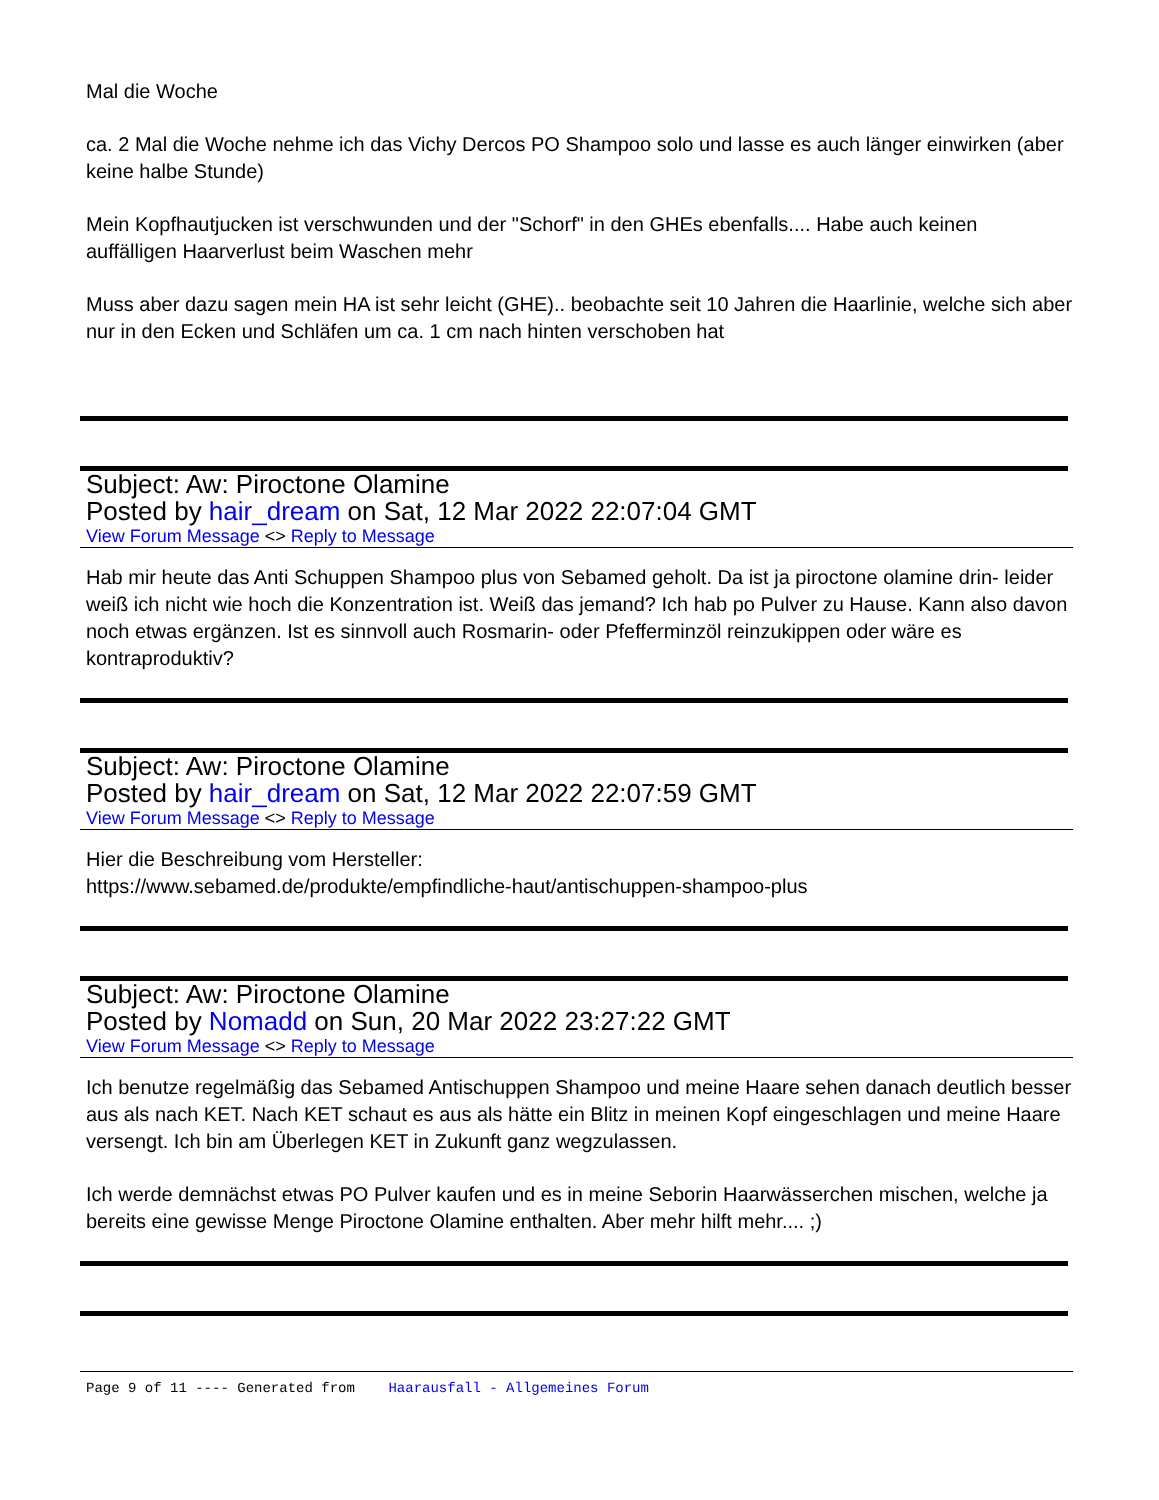Mal die Woche
ca. 2 Mal die Woche nehme ich das Vichy Dercos PO Shampoo solo und lasse es auch länger einwirken (aber keine halbe Stunde)
Mein Kopfhautjucken ist verschwunden und der "Schorf" in den GHEs ebenfalls.... Habe auch keinen auffälligen Haarverlust beim Waschen mehr
Muss aber dazu sagen mein HA ist sehr leicht (GHE).. beobachte seit 10 Jahren die Haarlinie, welche sich aber nur in den Ecken und Schläfen um ca. 1 cm nach hinten verschoben hat
Subject: Aw: Piroctone Olamine
Posted by hair_dream on Sat, 12 Mar 2022 22:07:04 GMT
View Forum Message <> Reply to Message
Hab mir heute das Anti Schuppen Shampoo plus von Sebamed geholt. Da ist ja piroctone olamine drin- leider weiß ich nicht wie hoch die Konzentration ist. Weiß das jemand? Ich hab po Pulver zu Hause. Kann also davon noch etwas ergänzen. Ist es sinnvoll auch Rosmarin- oder Pfefferminzöl reinzukippen oder wäre es kontraproduktiv?
Subject: Aw: Piroctone Olamine
Posted by hair_dream on Sat, 12 Mar 2022 22:07:59 GMT
View Forum Message <> Reply to Message
Hier die Beschreibung vom Hersteller:
https://www.sebamed.de/produkte/empfindliche-haut/antischuppen-shampoo-plus
Subject: Aw: Piroctone Olamine
Posted by Nomadd on Sun, 20 Mar 2022 23:27:22 GMT
View Forum Message <> Reply to Message
Ich benutze regelmäßig das Sebamed Antischuppen Shampoo und meine Haare sehen danach deutlich besser aus als nach KET. Nach KET schaut es aus als hätte ein Blitz in meinen Kopf eingeschlagen und meine Haare versengt. Ich bin am Überlegen KET in Zukunft ganz wegzulassen.
Ich werde demnächst etwas PO Pulver kaufen und es in meine Seborin Haarwässerchen mischen, welche ja bereits eine gewisse Menge Piroctone Olamine enthalten. Aber mehr hilft mehr.... ;)
Page 9 of 11 ---- Generated from Haarausfall - Allgemeines Forum